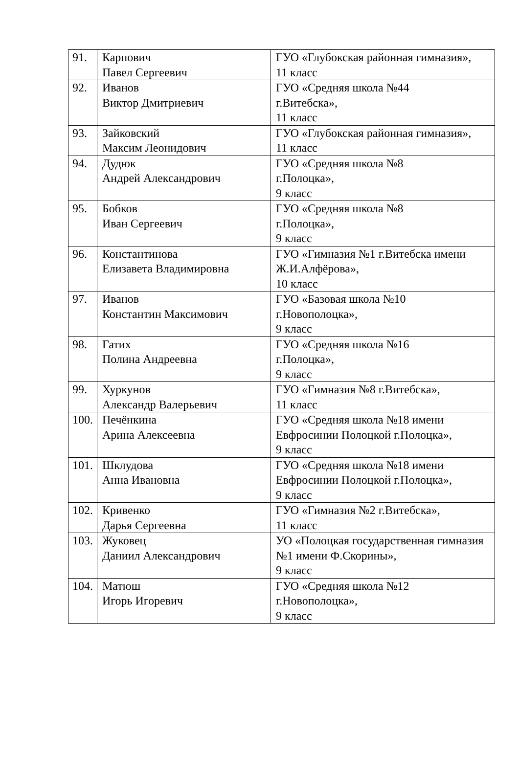| 91. | Карпович Павел Сергеевич | ГУО «Глубокская районная гимназия», 11 класс |
| 92. | Иванов Виктор Дмитриевич | ГУО «Средняя школа №44 г.Витебска», 11 класс |
| 93. | Зайковский Максим Леонидович | ГУО «Глубокская районная гимназия», 11 класс |
| 94. | Дудюк Андрей Александрович | ГУО «Средняя школа №8 г.Полоцка», 9 класс |
| 95. | Бобков Иван Сергеевич | ГУО «Средняя школа №8 г.Полоцка», 9 класс |
| 96. | Константинова Елизавета Владимировна | ГУО «Гимназия №1 г.Витебска имени Ж.И.Алфёрова», 10 класс |
| 97. | Иванов Константин Максимович | ГУО «Базовая школа №10 г.Новополоцка», 9 класс |
| 98. | Гатих Полина Андреевна | ГУО «Средняя школа №16 г.Полоцка», 9 класс |
| 99. | Хуркунов Александр Валерьевич | ГУО «Гимназия №8 г.Витебска», 11 класс |
| 100. | Печёнкина Арина Алексеевна | ГУО «Средняя школа №18 имени Евфросинии Полоцкой г.Полоцка», 9 класс |
| 101. | Шклудова Анна Ивановна | ГУО «Средняя школа №18 имени Евфросинии Полоцкой г.Полоцка», 9 класс |
| 102. | Кривенко Дарья Сергеевна | ГУО «Гимназия №2 г.Витебска», 11 класс |
| 103. | Жуковец Даниил Александрович | УО «Полоцкая государственная гимназия №1 имени Ф.Скорины», 9 класс |
| 104. | Матюш Игорь Игоревич | ГУО «Средняя школа №12 г.Новополоцка», 9 класс |